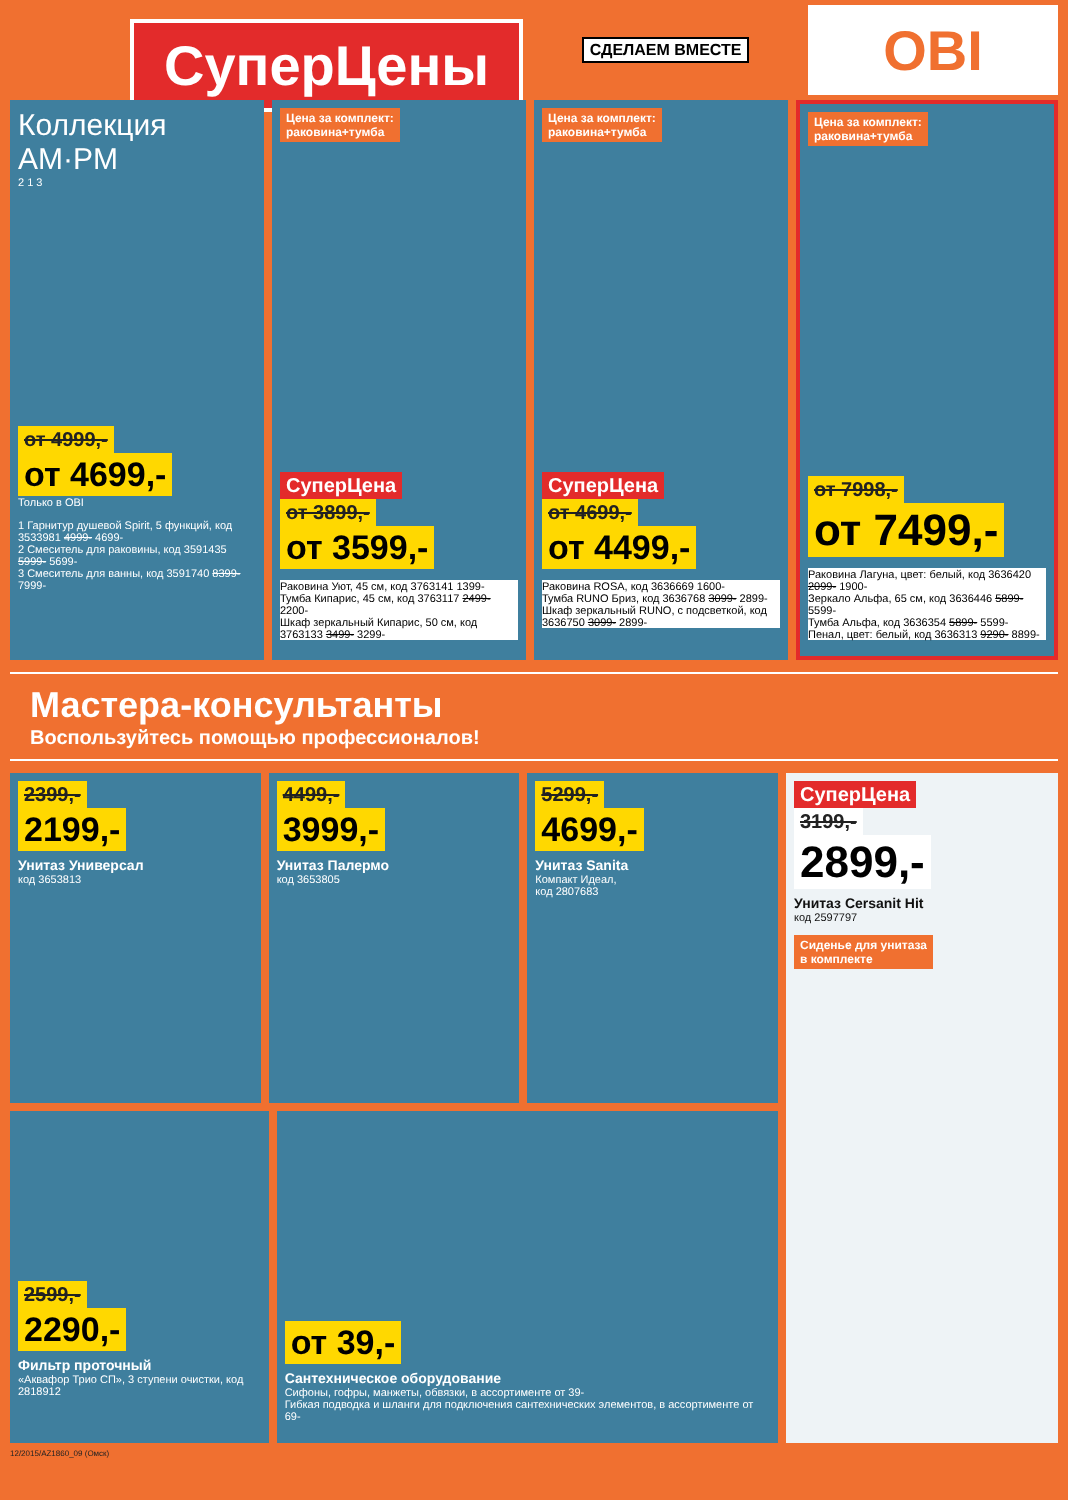СуперЦены
СДЕЛАЕМ ВМЕСТЕ
OBI
Коллекция
AM·PM
2 1 3
от 4999,-
от 4699,-
Только в OBI
1 Гарнитур душевой Spirit, 5 функций, код 3533981 4999- 4699-
2 Смеситель для раковины, код 3591435 5999- 5699-
3 Смеситель для ванны, код 3591740 8399- 7999-
Цена за комплект:
раковина+тумба
СуперЦена
от 3899,-
от 3599,-
Раковина Уют, 45 см, код 3763141 1399-
Тумба Кипарис, 45 см, код 3763117 2499- 2200-
Шкаф зеркальный Кипарис, 50 см, код 3763133 3499- 3299-
Цена за комплект:
раковина+тумба
СуперЦена
от 4699,-
от 4499,-
Раковина ROSA, код 3636669 1600-
Тумба RUNO Бриз, код 3636768 3099- 2899-
Шкаф зеркальный RUNO, с подсветкой, код 3636750 3099- 2899-
Цена за комплект:
раковина+тумба
от 7998,-
от 7499,-
Раковина Лагуна, цвет: белый, код 3636420 2099- 1900-
Зеркало Альфа, 65 см, код 3636446 5899- 5599-
Тумба Альфа, код 3636354 5899- 5599-
Пенал, цвет: белый, код 3636313 9290- 8899-
Мастера-консультанты
Воспользуйтесь помощью профессионалов!
2399,-
2199,-
Унитаз Универсал
код 3653813
4499,-
3999,-
Унитаз Палермо
код 3653805
5299,-
4699,-
Унитаз Sanita
Компакт Идеал,
код 2807683
2599,-
2290,-
Фильтр проточный
«Аквафор Трио СП», 3 ступени очистки, код 2818912
от 39,-
Сантехническое оборудование
Сифоны, гофры, манжеты, обвязки, в ассортименте от 39-
Гибкая подводка и шланги для подключения сантехнических элементов, в ассортименте от 69-
СуперЦена
3199,-
2899,-
Унитаз Cersanit Hit
код 2597797
Сиденье для унитаза
в комплекте
12/2015/AZ1860_09 (Омск)